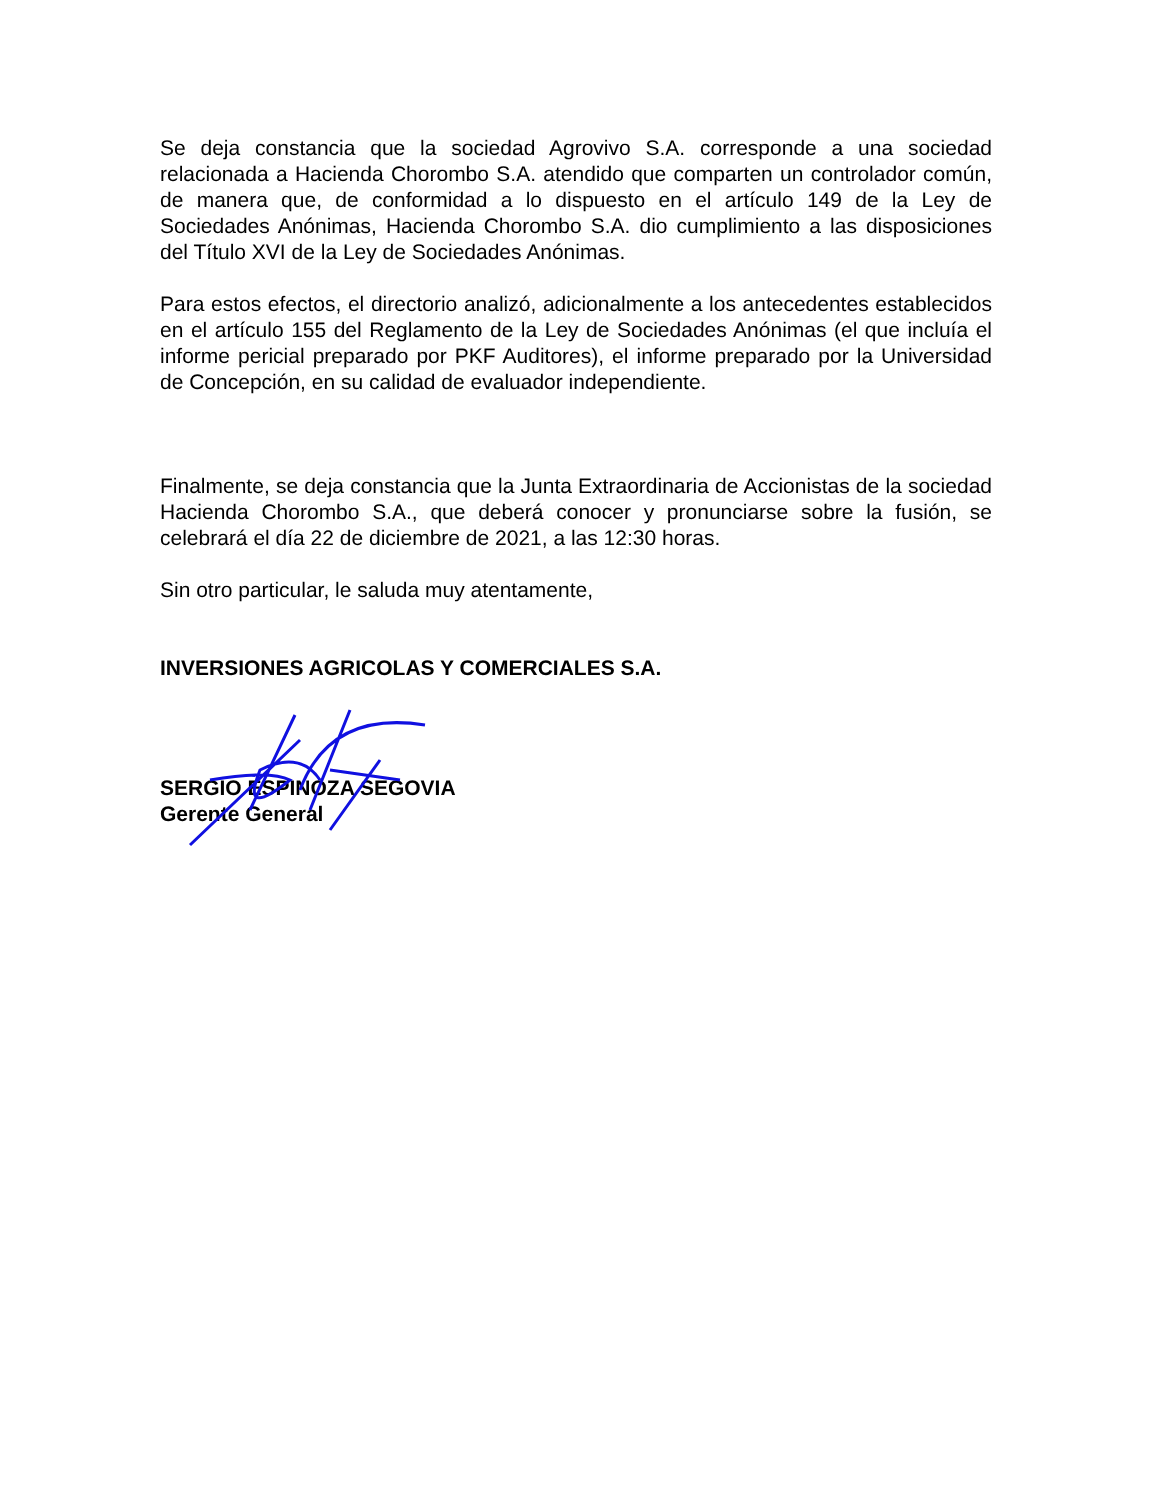Se deja constancia que la sociedad Agrovivo S.A. corresponde a una sociedad relacionada a Hacienda Chorombo S.A. atendido que comparten un controlador común, de manera que, de conformidad a lo dispuesto en el artículo 149 de la Ley de Sociedades Anónimas, Hacienda Chorombo S.A. dio cumplimiento a las disposiciones del Título XVI de la Ley de Sociedades Anónimas.
Para estos efectos, el directorio analizó, adicionalmente a los antecedentes establecidos en el artículo 155 del Reglamento de la Ley de Sociedades Anónimas (el que incluía el informe pericial preparado por PKF Auditores), el informe preparado por la Universidad de Concepción, en su calidad de evaluador independiente.
Finalmente, se deja constancia que la Junta Extraordinaria de Accionistas de la sociedad Hacienda Chorombo S.A., que deberá conocer y pronunciarse sobre la fusión, se celebrará el día 22 de diciembre de 2021, a las 12:30 horas.
Sin otro particular, le saluda muy atentamente,
INVERSIONES AGRICOLAS Y COMERCIALES S.A.
SERGIO ESPINOZA SEGOVIA
Gerente General